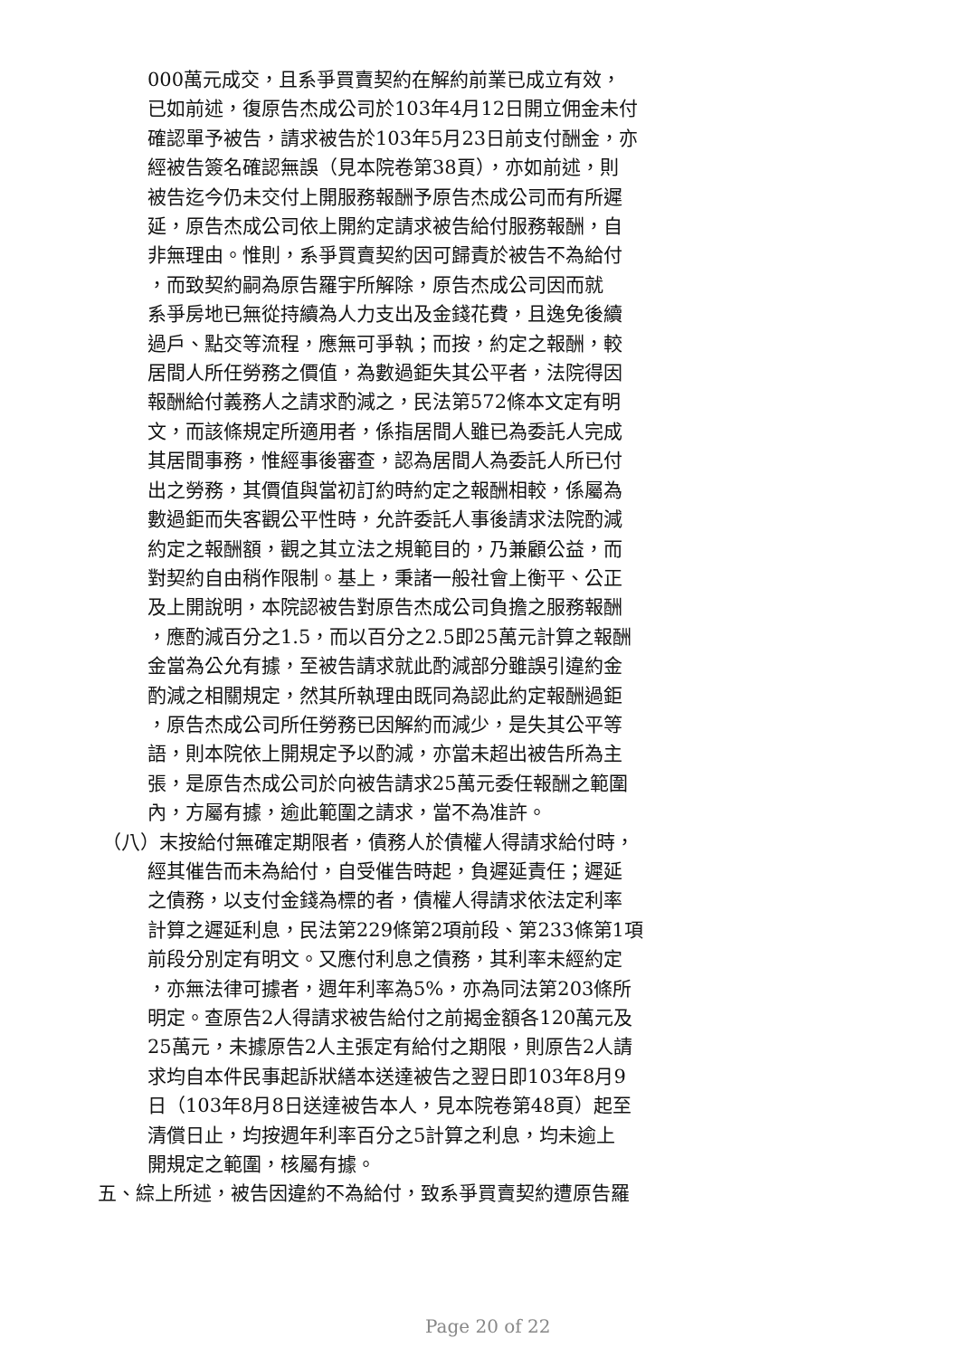000萬元成交，且系爭買賣契約在解約前業已成立有效，
已如前述，復原告杰成公司於103年4月12日開立佣金未付
確認單予被告，請求被告於103年5月23日前支付酬金，亦
經被告簽名確認無誤（見本院卷第38頁），亦如前述，則
被告迄今仍未交付上開服務報酬予原告杰成公司而有所遲
延，原告杰成公司依上開約定請求被告給付服務報酬，自
非無理由。惟則，系爭買賣契約因可歸責於被告不為給付
，而致契約嗣為原告羅宇所解除，原告杰成公司因而就
系爭房地已無從持續為人力支出及金錢花費，且逸免後續
過戶、點交等流程，應無可爭執；而按，約定之報酬，較
居間人所任勞務之價值，為數過鉅失其公平者，法院得因
報酬給付義務人之請求酌減之，民法第572條本文定有明
文，而該條規定所適用者，係指居間人雖已為委託人完成
其居間事務，惟經事後審查，認為居間人為委託人所已付
出之勞務，其價值與當初訂約時約定之報酬相較，係屬為
數過鉅而失客觀公平性時，允許委託人事後請求法院酌減
約定之報酬額，觀之其立法之規範目的，乃兼顧公益，而
對契約自由稍作限制。基上，秉諸一般社會上衡平、公正
及上開說明，本院認被告對原告杰成公司負擔之服務報酬
，應酌減百分之1.5，而以百分之2.5即25萬元計算之報酬
金當為公允有據，至被告請求就此酌減部分雖誤引違約金
酌減之相關規定，然其所執理由既同為認此約定報酬過鉅
，原告杰成公司所任勞務已因解約而減少，是失其公平等
語，則本院依上開規定予以酌減，亦當未超出被告所為主
張，是原告杰成公司於向被告請求25萬元委任報酬之範圍
內，方屬有據，逾此範圍之請求，當不為准許。
（八）末按給付無確定期限者，債務人於債權人得請求給付時，
經其催告而未為給付，自受催告時起，負遲延責任；遲延
之債務，以支付金錢為標的者，債權人得請求依法定利率
計算之遲延利息，民法第229條第2項前段、第233條第1項
前段分別定有明文。又應付利息之債務，其利率未經約定
，亦無法律可據者，週年利率為5%，亦為同法第203條所
明定。查原告2人得請求被告給付之前揭金額各120萬元及
25萬元，未據原告2人主張定有給付之期限，則原告2人請
求均自本件民事起訴狀繕本送達被告之翌日即103年8月9
日（103年8月8日送達被告本人，見本院卷第48頁）起至
清償日止，均按週年利率百分之5計算之利息，均未逾上
開規定之範圍，核屬有據。
五、綜上所述，被告因違約不為給付，致系爭買賣契約遭原告羅
Page 20 of 22